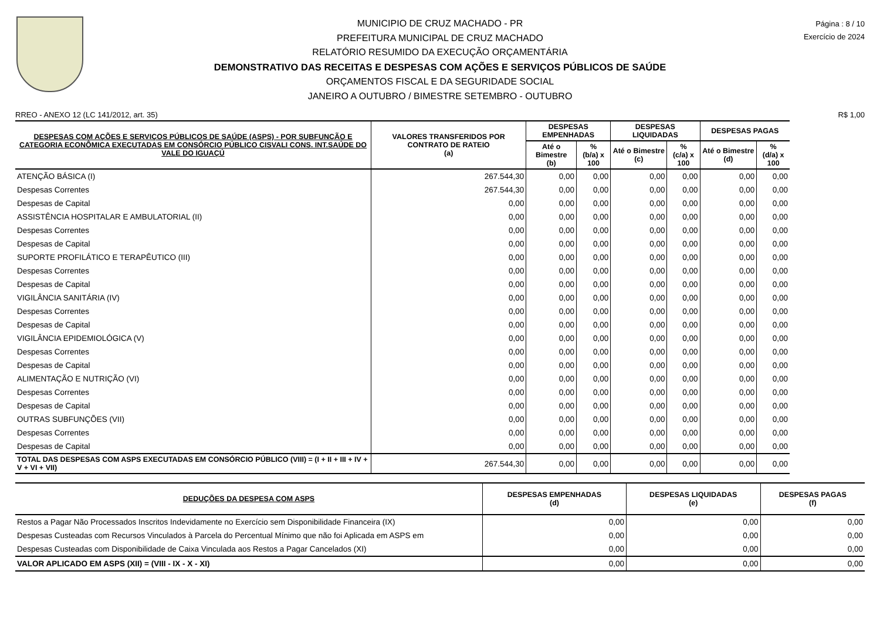Página : 8 / 10
Exercício de 2024
MUNICIPIO DE CRUZ MACHADO - PR
PREFEITURA MUNICIPAL DE CRUZ MACHADO
RELATÓRIO RESUMIDO DA EXECUÇÃO ORÇAMENTÁRIA
DEMONSTRATIVO DAS RECEITAS E DESPESAS COM AÇÕES E SERVIÇOS PÚBLICOS DE SAÚDE
ORÇAMENTOS FISCAL E DA SEGURIDADE SOCIAL
JANEIRO A OUTUBRO / BIMESTRE SETEMBRO - OUTUBRO
RREO - ANEXO 12 (LC 141/2012, art. 35) R$ 1,00
| DESPESAS COM AÇÕES E SERVIÇOS PÚBLICOS DE SAÚDE (ASPS) - POR SUBFUNÇÃO E CATEGORIA ECONÔMICA EXECUTADAS EM CONSÓRCIO PÚBLICO CISVALI CONS. INT.SAÚDE DO VALE DO IGUAÇÚ | VALORES TRANSFERIDOS POR CONTRATO DE RATEIO (a) | DESPESAS EMPENHADAS | | DESPESAS LIQUIDADAS | | DESPESAS PAGAS | |
| --- | --- | --- | --- | --- | --- | --- | --- |
| | | Até o Bimestre (b) | % (b/a) x 100 | Até o Bimestre (c) | % (c/a) x 100 | Até o Bimestre (d) | % (d/a) x 100 |
| ATENÇÃO BÁSICA (I) | 267.544,30 | 0,00 | 0,00 | 0,00 | 0,00 | 0,00 | 0,00 |
| Despesas Correntes | 267.544,30 | 0,00 | 0,00 | 0,00 | 0,00 | 0,00 | 0,00 |
| Despesas de Capital | 0,00 | 0,00 | 0,00 | 0,00 | 0,00 | 0,00 | 0,00 |
| ASSISTÊNCIA HOSPITALAR E AMBULATORIAL (II) | 0,00 | 0,00 | 0,00 | 0,00 | 0,00 | 0,00 | 0,00 |
| Despesas Correntes | 0,00 | 0,00 | 0,00 | 0,00 | 0,00 | 0,00 | 0,00 |
| Despesas de Capital | 0,00 | 0,00 | 0,00 | 0,00 | 0,00 | 0,00 | 0,00 |
| SUPORTE PROFILÁTICO E TERAPÊUTICO (III) | 0,00 | 0,00 | 0,00 | 0,00 | 0,00 | 0,00 | 0,00 |
| Despesas Correntes | 0,00 | 0,00 | 0,00 | 0,00 | 0,00 | 0,00 | 0,00 |
| Despesas de Capital | 0,00 | 0,00 | 0,00 | 0,00 | 0,00 | 0,00 | 0,00 |
| VIGILÂNCIA SANITÁRIA (IV) | 0,00 | 0,00 | 0,00 | 0,00 | 0,00 | 0,00 | 0,00 |
| Despesas Correntes | 0,00 | 0,00 | 0,00 | 0,00 | 0,00 | 0,00 | 0,00 |
| Despesas de Capital | 0,00 | 0,00 | 0,00 | 0,00 | 0,00 | 0,00 | 0,00 |
| VIGILÂNCIA EPIDEMIOLÓGICA (V) | 0,00 | 0,00 | 0,00 | 0,00 | 0,00 | 0,00 | 0,00 |
| Despesas Correntes | 0,00 | 0,00 | 0,00 | 0,00 | 0,00 | 0,00 | 0,00 |
| Despesas de Capital | 0,00 | 0,00 | 0,00 | 0,00 | 0,00 | 0,00 | 0,00 |
| ALIMENTAÇÃO E NUTRIÇÃO (VI) | 0,00 | 0,00 | 0,00 | 0,00 | 0,00 | 0,00 | 0,00 |
| Despesas Correntes | 0,00 | 0,00 | 0,00 | 0,00 | 0,00 | 0,00 | 0,00 |
| Despesas de Capital | 0,00 | 0,00 | 0,00 | 0,00 | 0,00 | 0,00 | 0,00 |
| OUTRAS SUBFUNÇÕES (VII) | 0,00 | 0,00 | 0,00 | 0,00 | 0,00 | 0,00 | 0,00 |
| Despesas Correntes | 0,00 | 0,00 | 0,00 | 0,00 | 0,00 | 0,00 | 0,00 |
| Despesas de Capital | 0,00 | 0,00 | 0,00 | 0,00 | 0,00 | 0,00 | 0,00 |
| TOTAL DAS DESPESAS COM ASPS EXECUTADAS EM CONSÓRCIO PÚBLICO (VIII) = (I + II + III + IV + V + VI + VII) | 267.544,30 | 0,00 | 0,00 | 0,00 | 0,00 | 0,00 | 0,00 |
| DEDUÇÕES DA DESPESA COM ASPS | DESPESAS EMPENHADAS (d) | DESPESAS LIQUIDADAS (e) | DESPESAS PAGAS (f) |
| --- | --- | --- | --- |
| Restos a Pagar Não Processados Inscritos Indevidamente no Exercício sem Disponibilidade Financeira (IX) | 0,00 | 0,00 | 0,00 |
| Despesas Custeadas com Recursos Vinculados à Parcela do Percentual Mínimo que não foi Aplicada em ASPS em | 0,00 | 0,00 | 0,00 |
| Despesas Custeadas com Disponibilidade de Caixa Vinculada aos Restos a Pagar Cancelados (XI) | 0,00 | 0,00 | 0,00 |
| VALOR APLICADO EM ASPS (XII) = (VIII - IX - X - XI) | 0,00 | 0,00 | 0,00 |